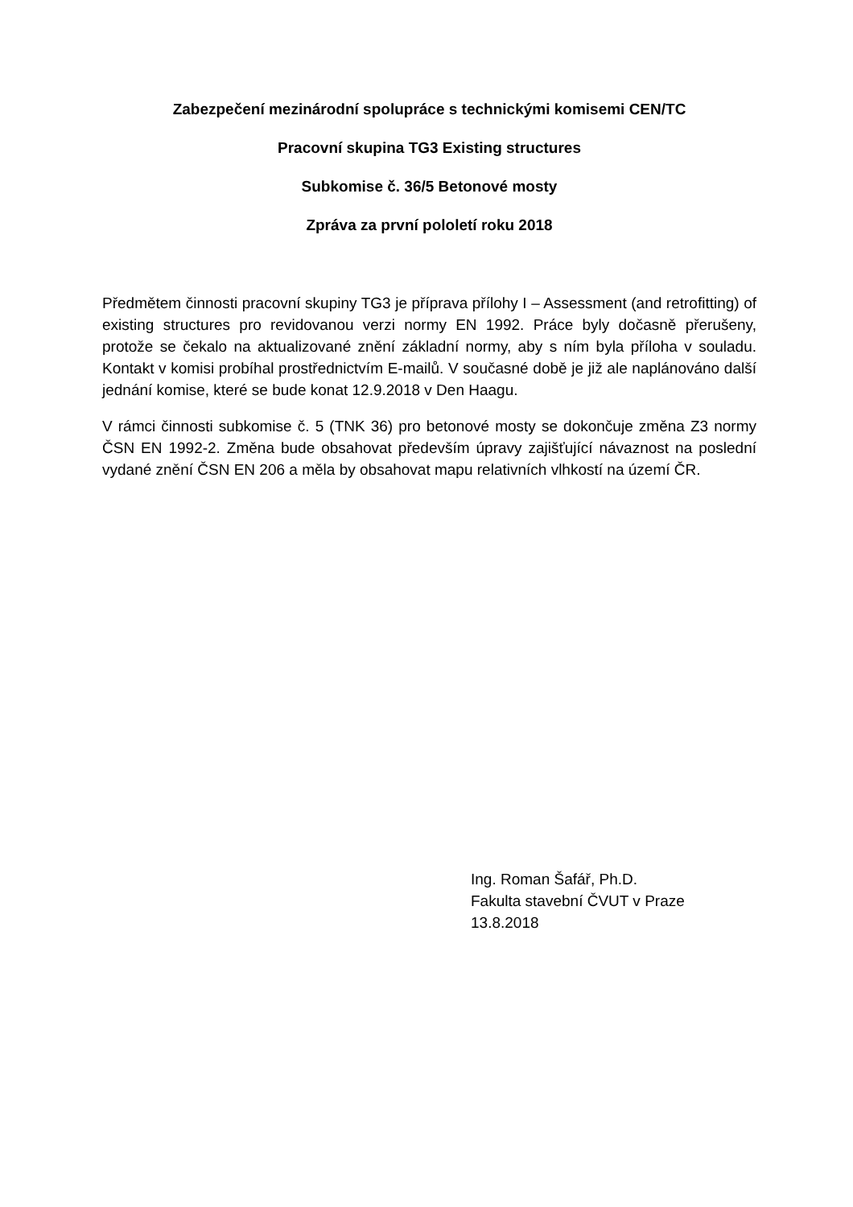Zabezpečení mezinárodní spolupráce s technickými komisemi CEN/TC
Pracovní skupina TG3 Existing structures
Subkomise č. 36/5 Betonové mosty
Zpráva za první pololetí roku 2018
Předmětem činnosti pracovní skupiny TG3 je příprava přílohy I – Assessment (and retrofitting) of existing structures pro revidovanou verzi normy EN 1992. Práce byly dočasně přerušeny, protože se čekalo na aktualizované znění základní normy, aby s ním byla příloha v souladu. Kontakt v komisi probíhal prostřednictvím E-mailů. V současné době je již ale naplánováno další jednání komise, které se bude konat 12.9.2018 v Den Haagu.
V rámci činnosti subkomise č. 5 (TNK 36) pro betonové mosty se dokončuje změna Z3 normy ČSN EN 1992-2. Změna bude obsahovat především úpravy zajišťující návaznost na poslední vydané znění ČSN EN 206 a měla by obsahovat mapu relativních vlhkostí na území ČR.
Ing. Roman Šafář, Ph.D.
Fakulta stavební ČVUT v Praze
13.8.2018